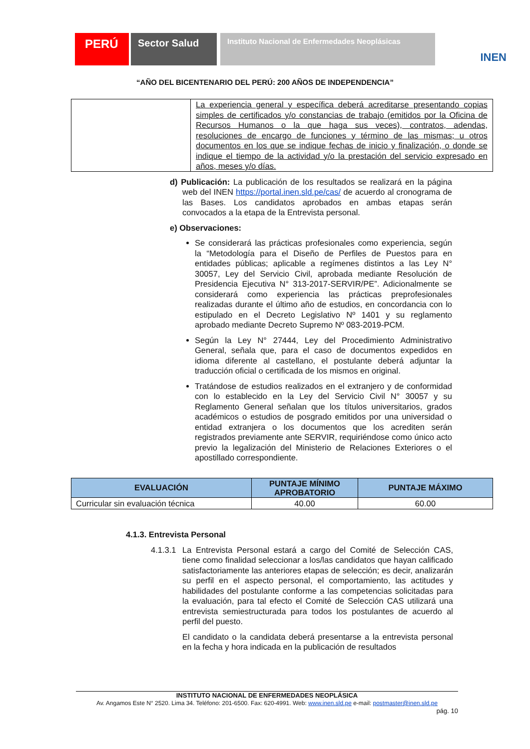PERÚ
Sector Salud
Instituto Nacional de Enfermedades Neoplásicas
INEN
“AÑO DEL BICENTENARIO DEL PERÚ: 200 AÑOS DE INDEPENDENCIA”
| | La experiencia general y específica deberá acreditarse presentando copias simples de certificados y/o constancias de trabajo (emitidos por la Oficina de Recursos Humanos o la que haga sus veces), contratos, adendas, resoluciones de encargo de funciones y término de las mismas; u otros documentos en los que se indique fechas de inicio y finalización, o donde se indique el tiempo de la actividad y/o la prestación del servicio expresado en años, meses y/o días. |
d) Publicación: La publicación de los resultados se realizará en la página web del INEN https://portal.inen.sld.pe/cas/ de acuerdo al cronograma de las Bases. Los candidatos aprobados en ambas etapas serán convocados a la etapa de la Entrevista personal.
e) Observaciones:
Se considerará las prácticas profesionales como experiencia, según la “Metodología para el Diseño de Perfiles de Puestos para en entidades públicas; aplicable a regímenes distintos a las Ley N° 30057, Ley del Servicio Civil, aprobada mediante Resolución de Presidencia Ejecutiva N° 313-2017-SERVIR/PE”. Adicionalmente se considerará como experiencia las prácticas preprofesionales realizadas durante el último año de estudios, en concordancia con lo estipulado en el Decreto Legislativo Nº 1401 y su reglamento aprobado mediante Decreto Supremo Nº 083-2019-PCM.
Según la Ley N° 27444, Ley del Procedimiento Administrativo General, señala que, para el caso de documentos expedidos en idioma diferente al castellano, el postulante deberá adjuntar la traducción oficial o certificada de los mismos en original.
Tratándose de estudios realizados en el extranjero y de conformidad con lo establecido en la Ley del Servicio Civil N° 30057 y su Reglamento General señalan que los títulos universitarios, grados académicos o estudios de posgrado emitidos por una universidad o entidad extranjera o los documentos que los acrediten serán registrados previamente ante SERVIR, requiriéndose como único acto previo la legalización del Ministerio de Relaciones Exteriores o el apostillado correspondiente.
| EVALUACIÓN | PUNTAJE MÍNIMO APROBATORIO | PUNTAJE MÁXIMO |
| --- | --- | --- |
| Curricular sin evaluación técnica | 40.00 | 60.00 |
4.1.3. Entrevista Personal
4.1.3.1
La Entrevista Personal estará a cargo del Comité de Selección CAS, tiene como finalidad seleccionar a los/las candidatos que hayan calificado satisfactoriamente las anteriores etapas de selección; es decir, analizarán su perfil en el aspecto personal, el comportamiento, las actitudes y habilidades del postulante conforme a las competencias solicitadas para la evaluación, para tal efecto el Comité de Selección CAS utilizará una entrevista semiestructurada para todos los postulantes de acuerdo al perfil del puesto.
El candidato o la candidata deberá presentarse a la entrevista personal en la fecha y hora indicada en la publicación de resultados
INSTITUTO NACIONAL DE ENFERMEDADES NEOPLÁSICA
Av. Angamos Este N° 2520. Lima 34. Teléfono: 201-6500. Fax: 620-4991. Web: www.inen.sld.pe e-mail: postmaster@inen.sld.pe
pág. 10